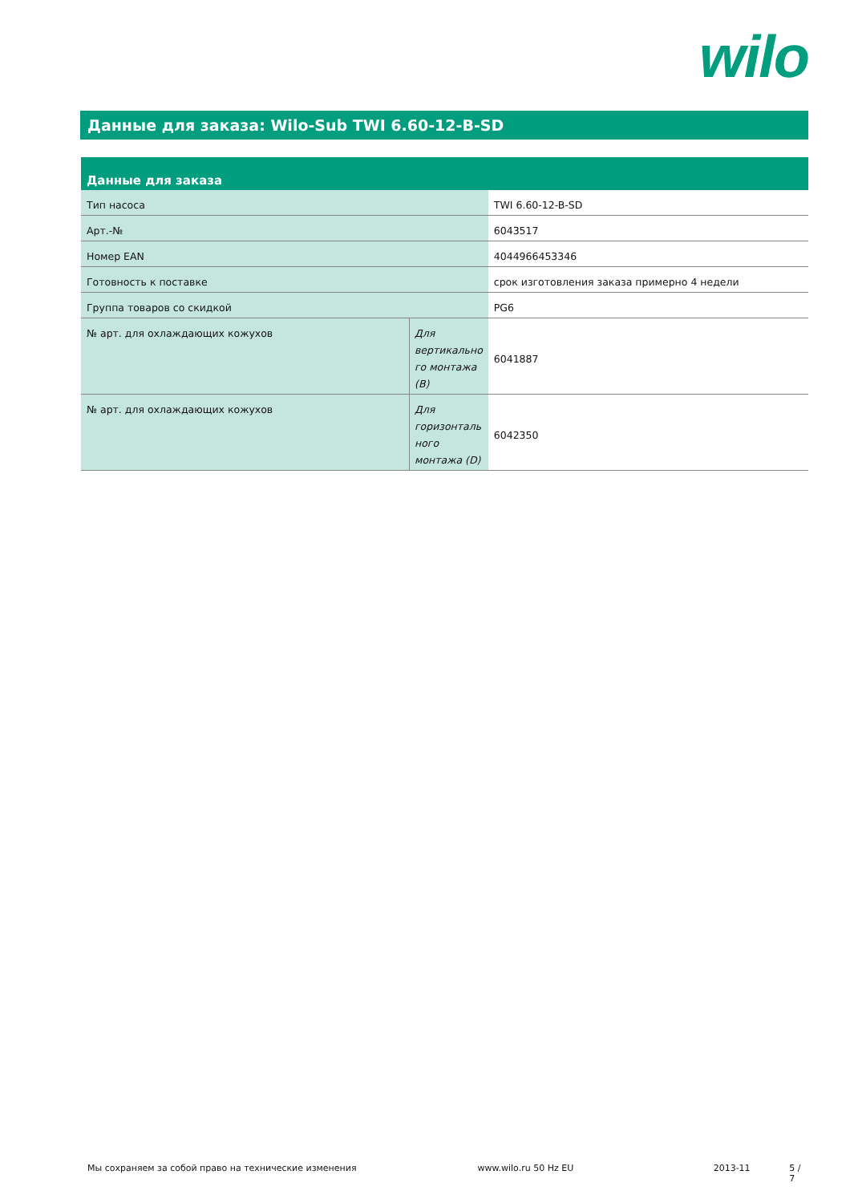wilo
Данные для заказа: Wilo-Sub TWI 6.60-12-B-SD
| Данные для заказа | | |
| --- | --- | --- |
| Тип насоса | | TWI 6.60-12-B-SD |
| Арт.-№ | | 6043517 |
| Номер EAN | | 4044966453346 |
| Готовность к поставке | | срок изготовления заказа примерно 4 недели |
| Группа товаров со скидкой | | PG6 |
| № арт. для охлаждающих кожухов | Для вертикально го монтажа (B) | 6041887 |
| № арт. для охлаждающих кожухов | Для горизонталь ного монтажа (D) | 6042350 |
Мы сохраняем за собой право на технические изменения www.wilo.ru 50 Hz EU 2013-11 5 / 7